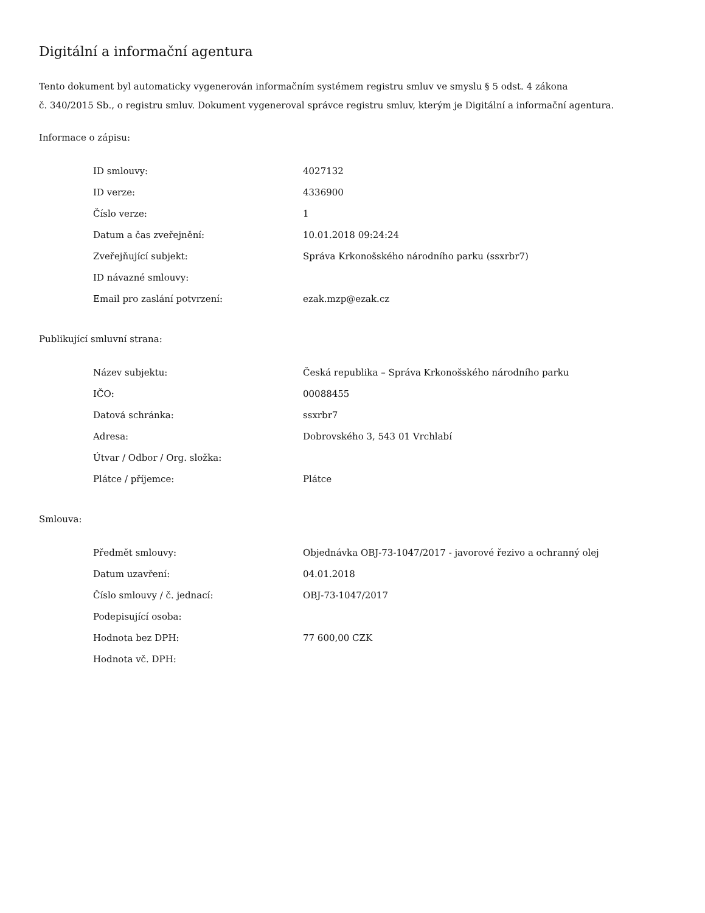Digitální a informační agentura
Tento dokument byl automaticky vygenerován informačním systémem registru smluv ve smyslu § 5 odst. 4 zákona
č. 340/2015 Sb., o registru smluv. Dokument vygeneroval správce registru smluv, kterým je Digitální a informační agentura.
Informace o zápisu:
| ID smlouvy: | 4027132 |
| ID verze: | 4336900 |
| Číslo verze: | 1 |
| Datum a čas zveřejnění: | 10.01.2018 09:24:24 |
| Zveřejňující subjekt: | Správa Krkonošského národního parku (ssxrbr7) |
| ID návazné smlouvy: | |
| Email pro zaslání potvrzení: | ezak.mzp@ezak.cz |
Publikující smluvní strana:
| Název subjektu: | Česká republika – Správa Krkonošského národního parku |
| IČO: | 00088455 |
| Datová schránka: | ssxrbr7 |
| Adresa: | Dobrovského 3, 543 01 Vrchlabí |
| Útvar / Odbor / Org. složka: | |
| Plátce / příjemce: | Plátce |
Smlouva:
| Předmět smlouvy: | Objednávka OBJ-73-1047/2017 - javorové řezivo a ochranný olej |
| Datum uzavření: | 04.01.2018 |
| Číslo smlouvy / č. jednací: | OBJ-73-1047/2017 |
| Podepisující osoba: | |
| Hodnota bez DPH: | 77 600,00 CZK |
| Hodnota vč. DPH: | |